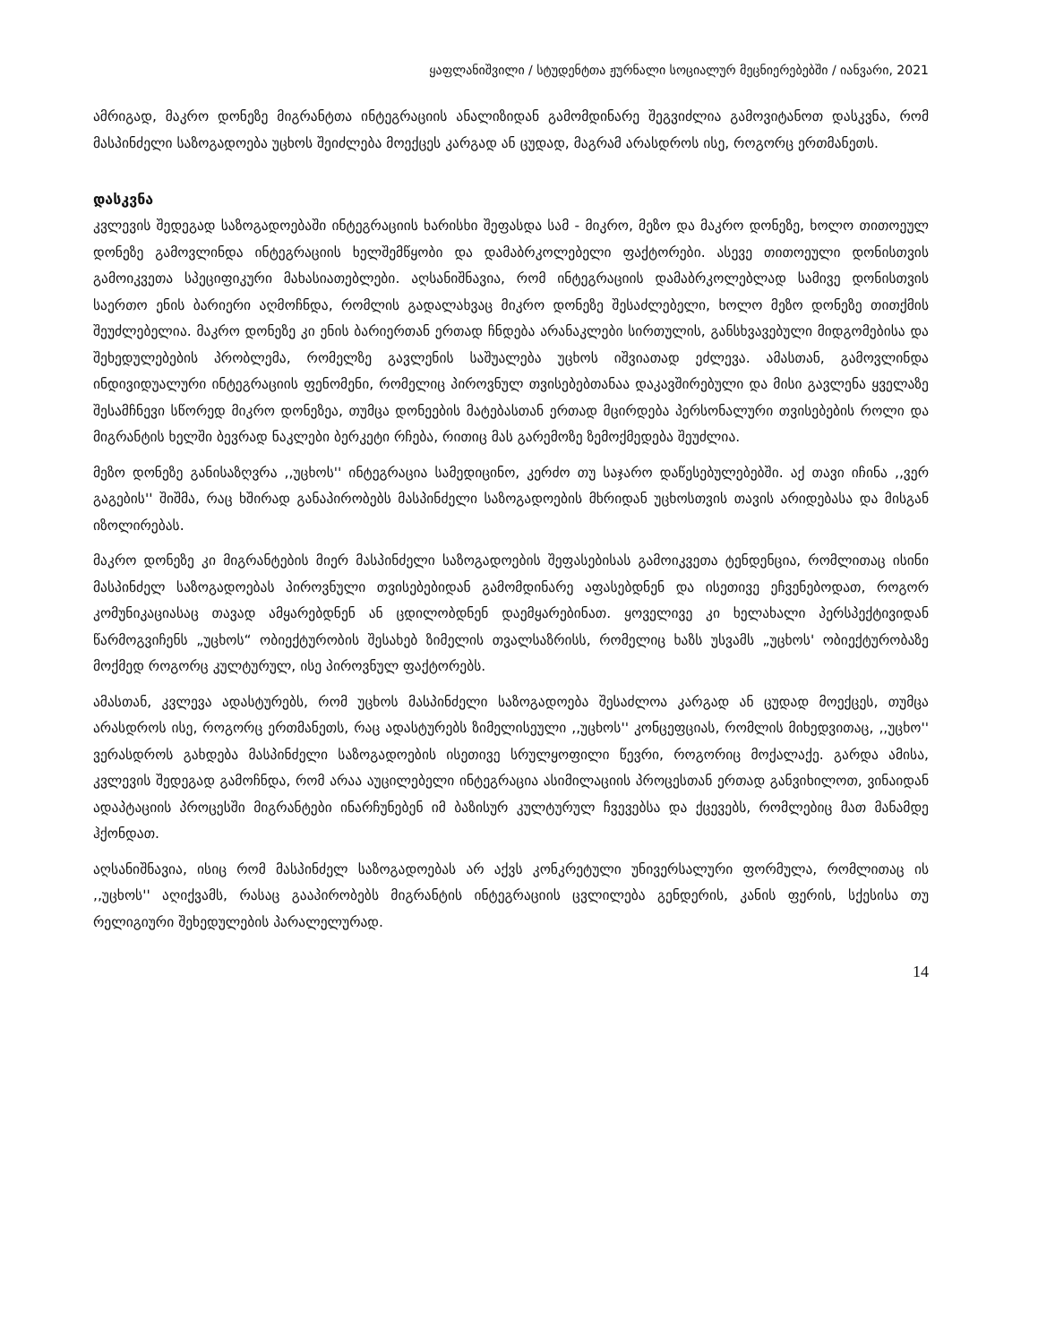ყაფლანიშვილი / სტუდენტთა ჟურნალი სოციალურ მეცნიერებებში / იანვარი, 2021
ამრიგად, მაკრო დონეზე მიგრანტთა ინტეგრაციის ანალიზიდან გამომდინარე შეგვიძლია გამოვიტანოთ დასკვნა, რომ მასპინძელი საზოგადოება უცხოს შეიძლება მოექცეს კარგად ან ცუდად, მაგრამ არასდროს ისე, როგორც ერთმანეთს.
დასკვნა
კვლევის შედეგად საზოგადოებაში ინტეგრაციის ხარისხი შეფასდა სამ - მიკრო, მეზო და მაკრო დონეზე, ხოლო თითოეულ დონეზე გამოვლინდა ინტეგრაციის ხელშემწყობი და დამაბრკოლებელი ფაქტორები. ასევე თითოეული დონისთვის გამოიკვეთა სპეციფიკური მახასიათებლები. აღსანიშნავია, რომ ინტეგრაციის დამაბრკოლებლად სამივე დონისთვის საერთო ენის ბარიერი აღმოჩნდა, რომლის გადალახვაც მიკრო დონეზე შესაძლებელი, ხოლო მეზო დონეზე თითქმის შეუძლებელია. მაკრო დონეზე კი ენის ბარიერთან ერთად ჩნდება არანაკლები სირთულის, განსხვავებული მიდგომებისა და შეხედულებების პრობლემა, რომელზე გავლენის საშუალება უცხოს იშვიათად ეძლევა. ამასთან, გამოვლინდა ინდივიდუალური ინტეგრაციის ფენომენი, რომელიც პიროვნულ თვისებებთანაა დაკავშირებული და მისი გავლენა ყველაზე შესამჩნევი სწორედ მიკრო დონეზეა, თუმცა დონეების მატებასთან ერთად მცირდება პერსონალური თვისებების როლი და მიგრანტის ხელში ბევრად ნაკლები ბერკეტი რჩება, რითიც მას გარემოზე ზემოქმედება შეუძლია.
მეზო დონეზე განისაზღვრა ,,უცხოს'' ინტეგრაცია სამედიცინო, კერძო თუ საჯარო დაწესებულებებში. აქ თავი იჩინა ,,ვერ გაგების'' შიშმა, რაც ხშირად განაპირობებს მასპინძელი საზოგადოების მხრიდან უცხოსთვის თავის არიდებასა და მისგან იზოლირებას.
მაკრო დონეზე კი მიგრანტების მიერ მასპინძელი საზოგადოების შეფასებისას გამოიკვეთა ტენდენცია, რომლითაც ისინი მასპინძელ საზოგადოებას პიროვნული თვისებებიდან გამომდინარე აფასებდნენ და ისეთივე ეჩვენებოდათ, როგორ კომუნიკაციასაც თავად ამყარებდნენ ან ცდილობდნენ დაემყარებინათ. ყოველივე კი ხელახალი პერსპექტივიდან წარმოგვიჩენს „უცხოს“ ობიექტურობის შესახებ ზიმელის თვალსაზრისს, რომელიც ხაზს უსვამს „უცხოს' ობიექტურობაზე მოქმედ როგორც კულტურულ, ისე პიროვნულ ფაქტორებს.
ამასთან, კვლევა ადასტურებს, რომ უცხოს მასპინძელი საზოგადოება შესაძლოა კარგად ან ცუდად მოექცეს, თუმცა არასდროს ისე, როგორც ერთმანეთს, რაც ადასტურებს ზიმელისეული ,,უცხოს'' კონცეფციას, რომლის მიხედვითაც, ,,უცხო'' ვერასდროს გახდება მასპინძელი საზოგადოების ისეთივე სრულყოფილი წევრი, როგორიც მოქალაქე. გარდა ამისა, კვლევის შედეგად გამოჩნდა, რომ არაა აუცილებელი ინტეგრაცია ასიმილაციის პროცესთან ერთად განვიხილოთ, ვინაიდან ადაპტაციის პროცესში მიგრანტები ინარჩუნებენ იმ ბაზისურ კულტურულ ჩვევებსა და ქცევებს, რომლებიც მათ მანამდე ჰქონდათ.
აღსანიშნავია, ისიც რომ მასპინძელ საზოგადოებას არ აქვს კონკრეტული უნივერსალური ფორმულა, რომლითაც ის ,,უცხოს'' აღიქვამს, რასაც გააპირობებს მიგრანტის ინტეგრაციის ცვლილება გენდერის, კანის ფერის, სქესისა თუ რელიგიური შეხედულების პარალელურად.
14